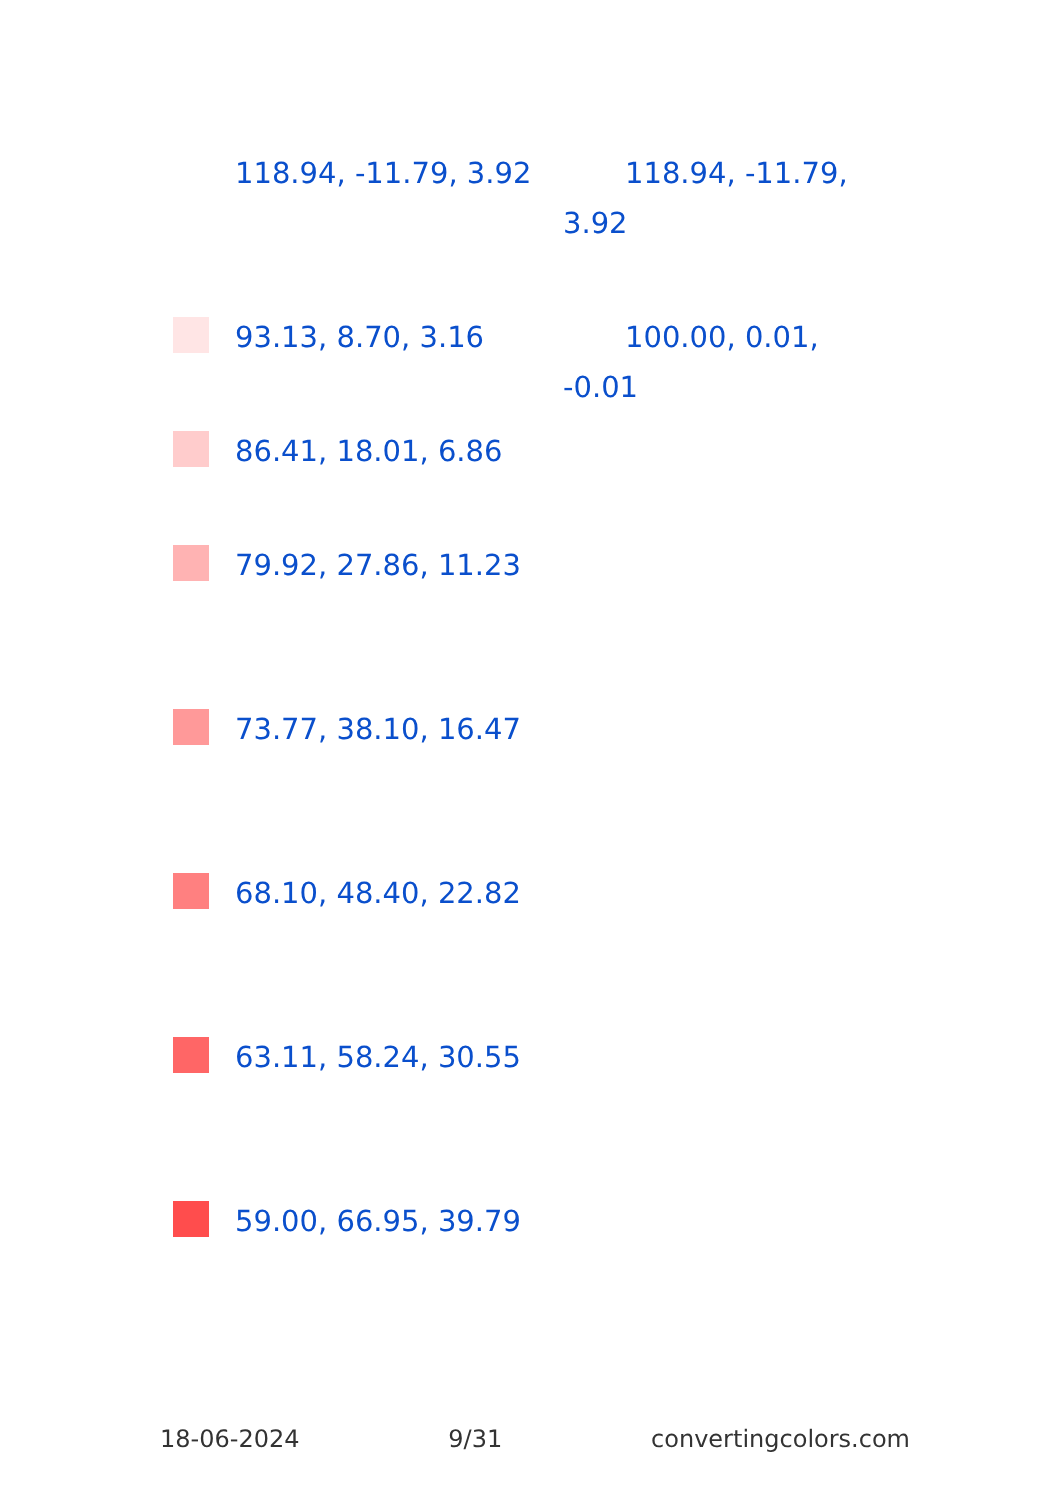118.94, -11.79, 3.92
93.13, 8.70, 3.16
86.41, 18.01, 6.86
79.92, 27.86, 11.23
73.77, 38.10, 16.47
68.10, 48.40, 22.82
63.11, 58.24, 30.55
59.00, 66.95, 39.79
118.94, -11.79, 3.92
100.00, 0.01, -0.01
18-06-2024 9/31 convertingcolors.com